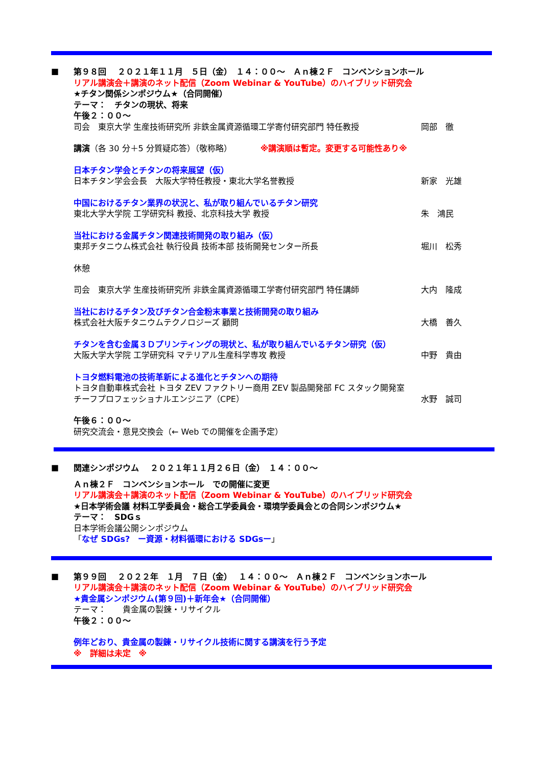■
第９８回　 ２０２１年１１月　５日（金）　１４：００～　Ａｎ棟２Ｆ　コンベンションホール
リアル講演会＋講演のネット配信（Zoom Webinar & YouTube）のハイブリッド研究会
★チタン関係シンポジウム★（合同開催）
テーマ：　チタンの現状、将来
午後２：００～
司会　東京大学 生産技術研究所 非鉄金属資源循環工学寄付研究部門 特任教授 岡部　徹
講演（各 30 分＋5 分質疑応答）（敬称略）　　　　※講演順は暫定。変更する可能性あり※
日本チタン学会とチタンの将来展望（仮）
日本チタン学会会長　大阪大学特任教授・東北大学名誉教授 新家　光雄
中国におけるチタン業界の状況と、私が取り組んでいるチタン研究
東北大学大学院 工学研究科 教授、北京科技大学 教授 朱　鴻民
当社における金属チタン関連技術開発の取り組み（仮）
東邦チタニウム株式会社 執行役員 技術本部 技術開発センター所長 堀川　松秀
休憩
司会　東京大学 生産技術研究所 非鉄金属資源循環工学寄付研究部門 特任講師 大内　隆成
当社におけるチタン及びチタン合金粉末事業と技術開発の取り組み
株式会社大阪チタニウムテクノロジーズ 顧問 大橋　善久
チタンを含む金属３Ｄプリンティングの現状と、私が取り組んでいるチタン研究（仮）
大阪大学大学院 工学研究科 マテリアル生産科学専攻 教授 中野　貴由
トヨタ燃料電池の技術革新による進化とチタンへの期待
トヨタ自動車株式会社 トヨタ ZEV ファクトリー商用 ZEV 製品開発部 FC スタック開発室
チーフプロフェッショナルエンジニア（CPE） 水野　誠司
午後６：００～
研究交流会・意見交換会（← Web での開催を企画予定）
■
関連シンポジウム　 ２０２１年１１月２６日（金）　１４：００～
Ａｎ棟２Ｆ　コンベンションホール　での開催に変更
リアル講演会＋講演のネット配信（Zoom Webinar & YouTube）のハイブリッド研究会
★日本学術会議 材料工学委員会・総合工学委員会・環境学委員会との合同シンポジウム★
テーマ：　SDGｓ
日本学術会議公開シンポジウム
「なぜ SDGs?　ー資源・材料循環における SDGsー」
■
第９９回　 ２０２２年　１月　７日（金）　 １４：００～　Ａｎ棟２Ｆ　コンベンションホール
リアル講演会＋講演のネット配信（Zoom Webinar & YouTube）のハイブリッド研究会
★貴金属シンポジウム(第９回)＋新年会★（合同開催）
テーマ：　　貴金属の製錬・リサイクル
午後２：００～
例年どおり、貴金属の製錬・リサイクル技術に関する講演を行う予定
※　詳細は未定　※